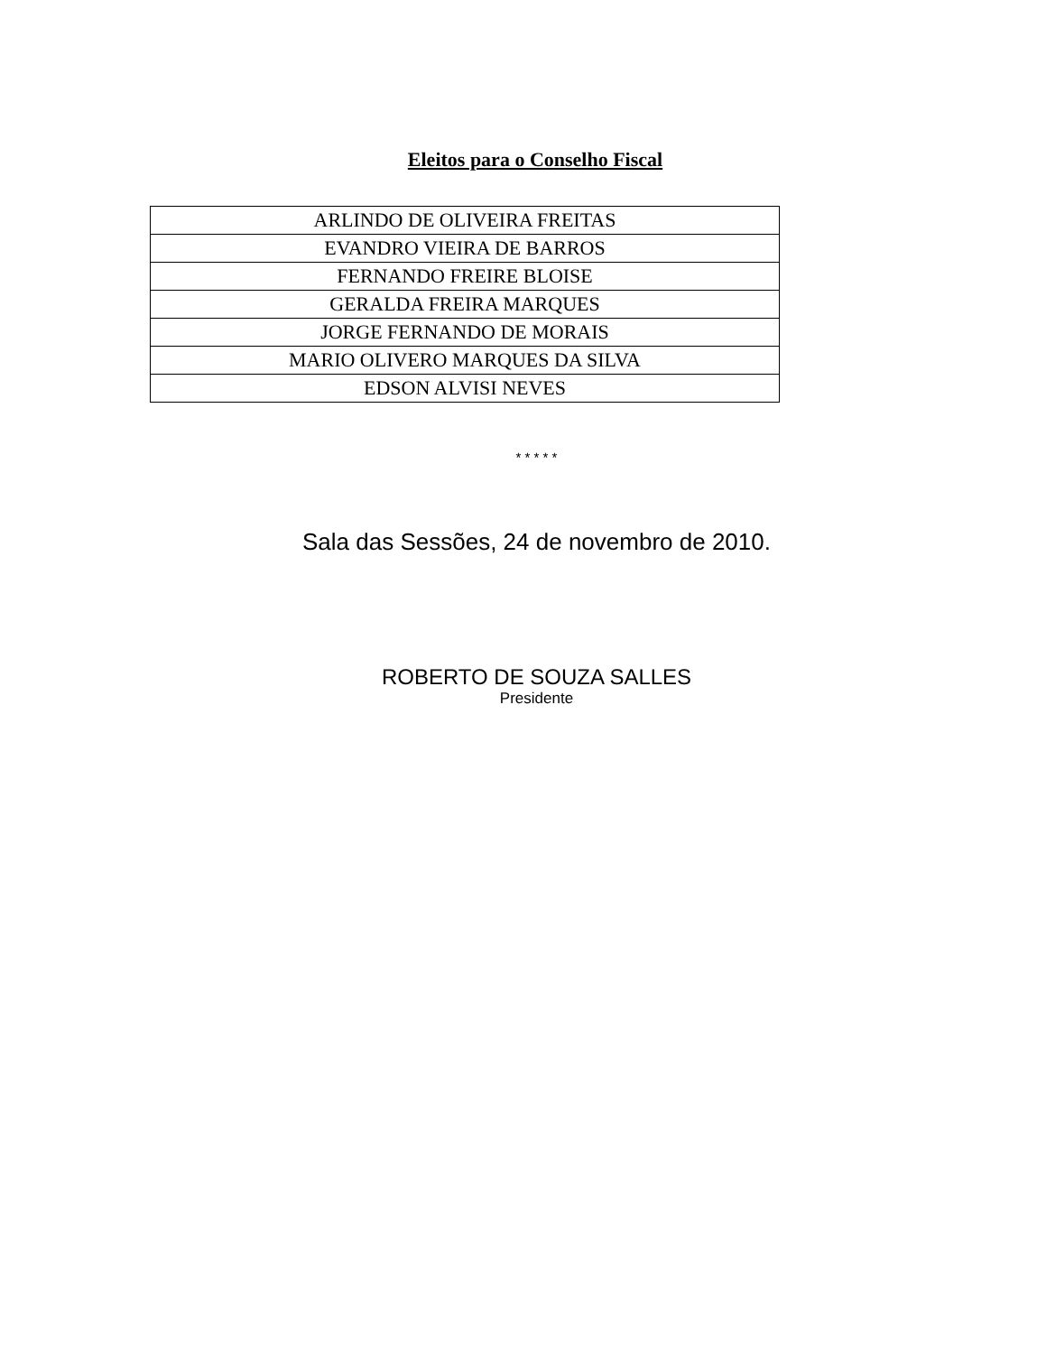Eleitos para o Conselho Fiscal
| ARLINDO DE OLIVEIRA FREITAS |
| EVANDRO VIEIRA DE BARROS |
| FERNANDO FREIRE BLOISE |
| GERALDA FREIRA MARQUES |
| JORGE FERNANDO DE MORAIS |
| MARIO OLIVERO MARQUES DA SILVA |
| EDSON ALVISI NEVES |
* * * * *
Sala das Sessões, 24 de novembro de 2010.
ROBERTO DE SOUZA SALLES
Presidente